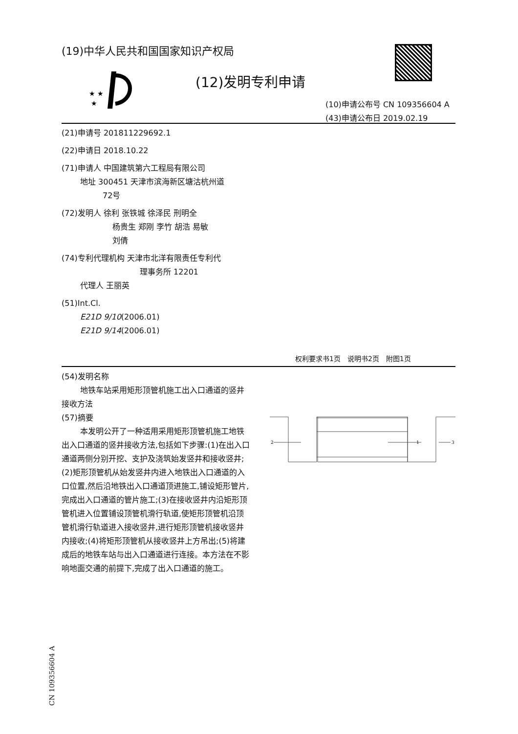(19)中华人民共和国国家知识产权局
★ ★
★
(12)发明专利申请
(10)申请公布号 CN 109356604 A
(43)申请公布日 2019.02.19
(21)申请号 201811229692.1
(22)申请日 2018.10.22
(71)申请人 中国建筑第六工程局有限公司
地址 300451 天津市滨海新区塘沽杭州道
72号
(72)发明人 徐利 张铁城 徐泽民 刑明全
杨贵生 郑刚 李竹 胡浩 易敏
刘倩
(74)专利代理机构 天津市北洋有限责任专利代
理事务所 12201
代理人 王丽英
(51)Int.Cl.
E21D 9/10(2006.01)
E21D 9/14(2006.01)
权利要求书1页　说明书2页　附图1页
(54)发明名称
地铁车站采用矩形顶管机施工出入口通道的竖井接收方法
(57)摘要
本发明公开了一种适用采用矩形顶管机施工地铁出入口通道的竖井接收方法,包括如下步骤:(1)在出入口通道两侧分别开挖、支护及浇筑始发竖井和接收竖井;(2)矩形顶管机从始发竖井内进入地铁出入口通道的入口位置,然后沿地铁出入口通道顶进施工,铺设矩形管片,完成出入口通道的管片施工;(3)在接收竖井内沿矩形顶管机进入位置铺设顶管机滑行轨道,使矩形顶管机沿顶管机滑行轨道进入接收竖井,进行矩形顶管机接收竖井内接收;(4)将矩形顶管机从接收竖井上方吊出;(5)将建成后的地铁车站与出入口通道进行连接。本方法在不影响地面交通的前提下,完成了出入口通道的施工。
2
1
3
CN 109356604 A